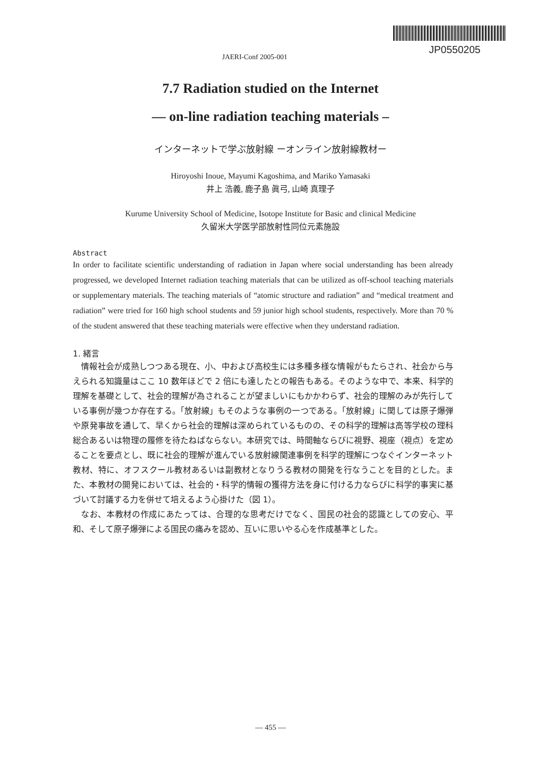JP0550205
JAERI-Conf 2005-001
7.7 Radiation studied on the Internet
— on-line radiation teaching materials –
インターネットで学ぶ放射線 ーオンライン放射線教材ー
Hiroyoshi Inoue, Mayumi Kagoshima, and Mariko Yamasaki
井上 浩義, 鹿子島 眞弓, 山崎 真理子
Kurume University School of Medicine, Isotope Institute for Basic and clinical Medicine
久留米大学医学部放射性同位元素施設
Abstract
In order to facilitate scientific understanding of radiation in Japan where social understanding has been already progressed, we developed Internet radiation teaching materials that can be utilized as off-school teaching materials or supplementary materials. The teaching materials of “atomic structure and radiation” and “medical treatment and radiation” were tried for 160 high school students and 59 junior high school students, respectively. More than 70 % of the student answered that these teaching materials were effective when they understand radiation.
1. 緒言
情報社会が成熟しつつある現在、小、中および高校生には多種多様な情報がもたらされ、社会から与えられる知識量はここ 10 数年ほどで 2 倍にも達したとの報告もある。そのような中で、本来、科学的理解を基礎として、社会的理解が為されることが望ましいにもかかわらず、社会的理解のみが先行している事例が幾つか存在する。「放射線」もそのような事例の一つである。「放射線」に関しては原子爆弾や原発事故を通して、早くから社会的理解は深められているものの、その科学的理解は高等学校の理科総合あるいは物理の履修を待たねばならない。本研究では、時間軸ならびに視野、視座（視点）を定めることを要点とし、既に社会的理解が進んでいる放射線関連事例を科学的理解につなぐインターネット教材、特に、オフスクール教材あるいは副教材となりうる教材の開発を行なうことを目的とした。また、本教材の開発においては、社会的・科学的情報の獲得方法を身に付ける力ならびに科学的事実に基づいて討議する力を併せて培えるよう心掛けた（図 1）。
なお、本教材の作成にあたっては、合理的な思考だけでなく、国民の社会的認識としての安心、平和、そして原子爆弾による国民の痛みを認め、互いに思いやる心を作成基準とした。
— 455 —